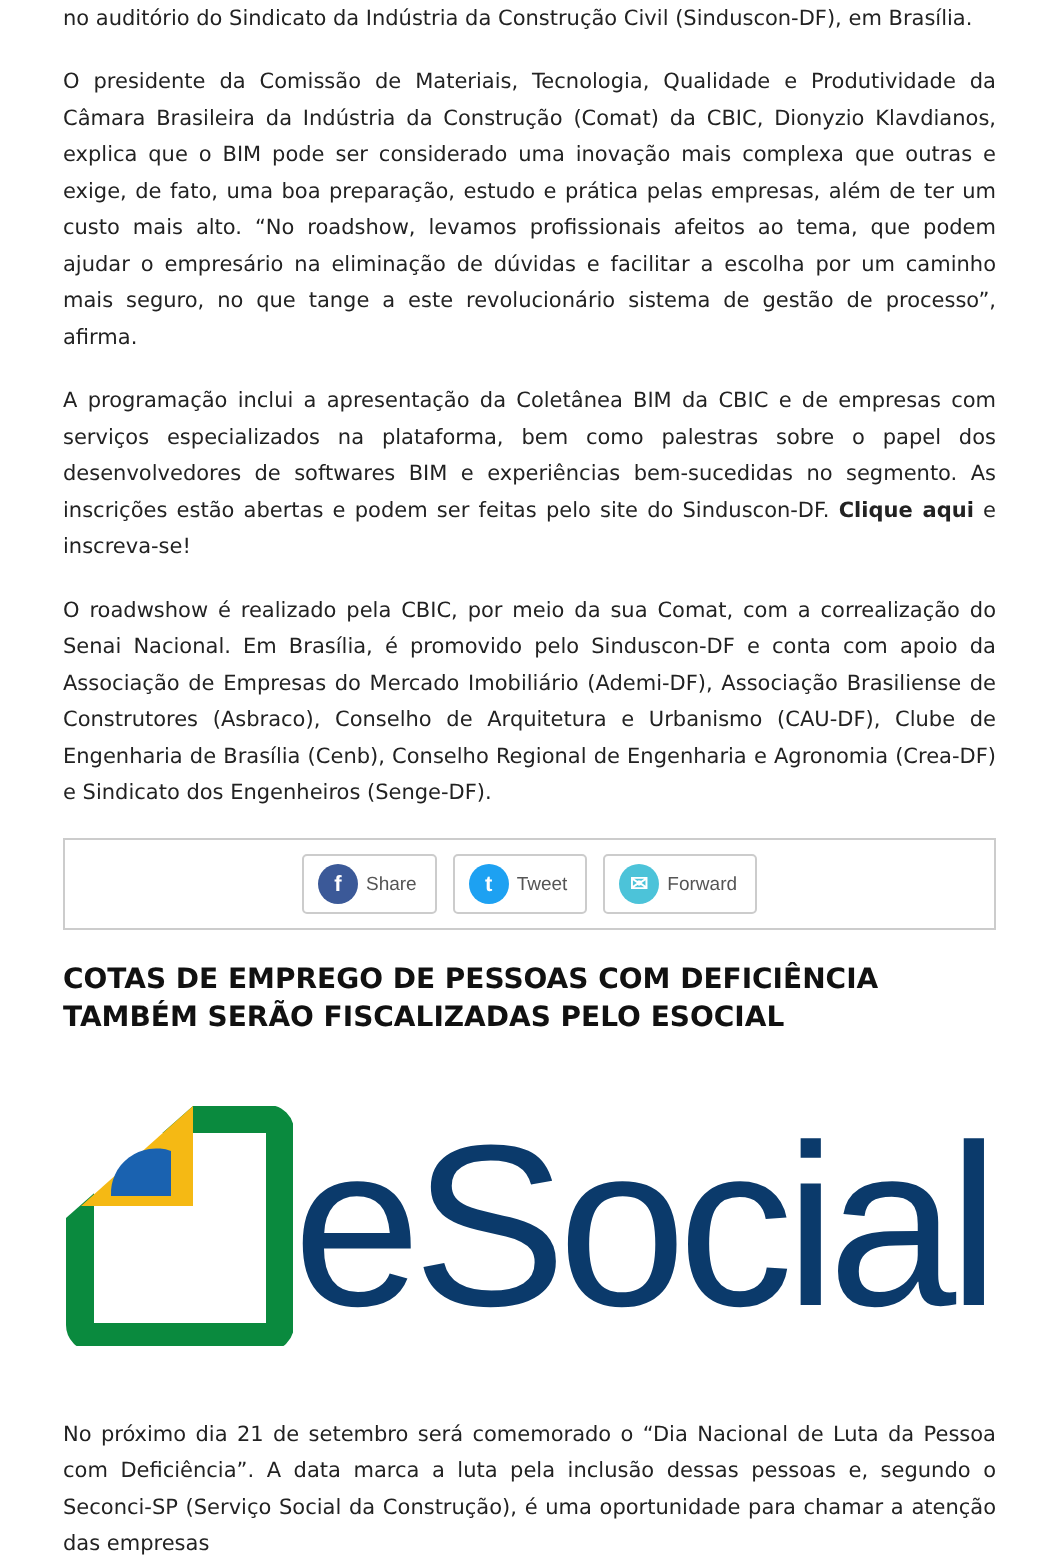no auditório do Sindicato da Indústria da Construção Civil (Sinduscon-DF), em Brasília.
O presidente da Comissão de Materiais, Tecnologia, Qualidade e Produtividade da Câmara Brasileira da Indústria da Construção (Comat) da CBIC, Dionyzio Klavdianos, explica que o BIM pode ser considerado uma inovação mais complexa que outras e exige, de fato, uma boa preparação, estudo e prática pelas empresas, além de ter um custo mais alto. “No roadshow, levamos profissionais afeitos ao tema, que podem ajudar o empresário na eliminação de dúvidas e facilitar a escolha por um caminho mais seguro, no que tange a este revolucionário sistema de gestão de processo”, afirma.
A programação inclui a apresentação da Coletânea BIM da CBIC e de empresas com serviços especializados na plataforma, bem como palestras sobre o papel dos desenvolvedores de softwares BIM e experiências bem-sucedidas no segmento. As inscrições estão abertas e podem ser feitas pelo site do Sinduscon-DF. Clique aqui e inscreva-se!
O roadwshow é realizado pela CBIC, por meio da sua Comat, com a correalização do Senai Nacional. Em Brasília, é promovido pelo Sinduscon-DF e conta com apoio da Associação de Empresas do Mercado Imobiliário (Ademi-DF), Associação Brasiliense de Construtores (Asbraco), Conselho de Arquitetura e Urbanismo (CAU-DF), Clube de Engenharia de Brasília (Cenb), Conselho Regional de Engenharia e Agronomia (Crea-DF) e Sindicato dos Engenheiros (Senge-DF).
f Share
t Tweet
✉ Forward
COTAS DE EMPREGO DE PESSOAS COM DEFICIÊNCIA TAMBÉM SERÃO FISCALIZADAS PELO ESOCIAL
eSocial
No próximo dia 21 de setembro será comemorado o “Dia Nacional de Luta da Pessoa com Deficiência”. A data marca a luta pela inclusão dessas pessoas e, segundo o Seconci-SP (Serviço Social da Construção), é uma oportunidade para chamar a atenção das empresas